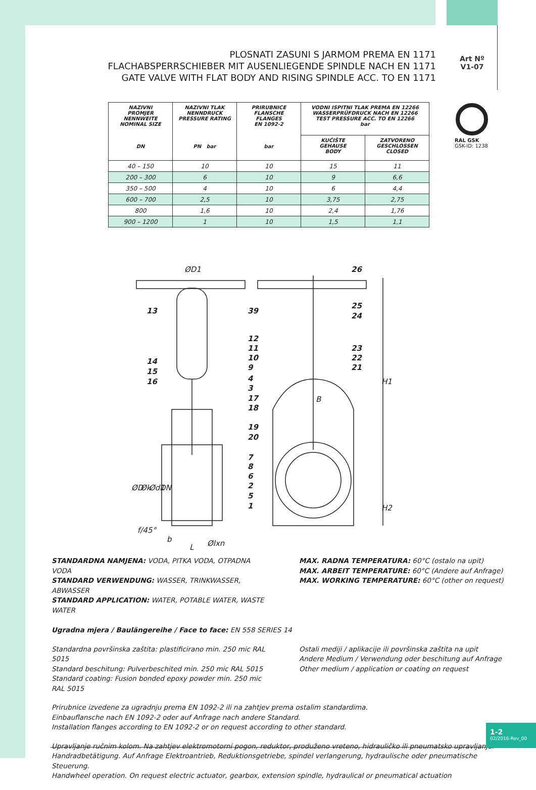PLOSNATI ZASUNI S JARMOM PREMA EN 1171
FLACHABSPERRSCHIEBER MIT AUSENLIEGENDE SPINDLE NACH EN 1171
GATE VALVE WITH FLAT BODY AND RISING SPINDLE ACC. TO EN 1171
Art Nº
V1-07
RAL GSK
GSK-ID: 1238
| NAZIVNI PROMJER NENNWEITE NOMINAL SIZE DN | NAZIVNI TLAK NENNDRUCK PRESSURE RATING PN bar | PRIRUBNICE FLANSCHE FLANGES EN 1092-2 bar | VODNI ISPITNI TLAK PREMA EN 12266 WASSERPRÜFDRUCK NACH EN 12266 TEST PRESSURE ACC. TO EN 12266 bar | |
| --- | --- | --- | --- | --- |
| | | | KUĆIŠTE GEHAUSE BODY | ZATVORENO GESCHLOSSEN CLOSED |
| 40 – 150 | 10 | 10 | 15 | 11 |
| 200 – 300 | 6 | 10 | 9 | 6,6 |
| 350 – 500 | 4 | 10 | 6 | 4,4 |
| 600 – 700 | 2,5 | 10 | 3,75 | 2,75 |
| 800 | 1,6 | 10 | 2,4 | 1,76 |
| 900 – 1200 | 1 | 10 | 1,5 | 1,1 |
ØD1
26
13
39
25
24
12
11
10
9
23
22
21
14
15
16
4
3
17
18
19
20
7
8
6
2
5
1
B
H1
H2
ØD
Øk
Ød1
DN
f/45°
b
L
Ølxn
STANDARDNA NAMJENA: VODA, PITKA VODA, OTPADNA VODA
STANDARD VERWENDUNG: WASSER, TRINKWASSER, ABWASSER
STANDARD APPLICATION: WATER, POTABLE WATER, WASTE WATER
MAX. RADNA TEMPERATURA: 60°C (ostalo na upit)
MAX. ARBEIT TEMPERATURE: 60°C (Andere auf Anfrage)
MAX. WORKING TEMPERATURE: 60°C (other on request)
Ugradna mjera / Baulängereihe / Face to face: EN 558 SERIES 14
Standardna površinska zaštita: plastificirano min. 250 mic RAL 5015
Standard beschitung: Pulverbeschited min. 250 mic RAL 5015
Standard coating: Fusion bonded epoxy powder min. 250 mic RAL 5015
Ostali mediji / aplikacije ili površinska zaštita na upit
Andere Medium / Verwendung oder beschitung auf Anfrage
Other medium / application or coating on request
Prirubnice izvedene za ugradnju prema EN 1092-2 ili na zahtjev prema ostalim standardima.
Einbauflansche nach EN 1092-2 oder auf Anfrage nach andere Standard.
Installation flanges according to EN 1092-2 or on request according to other standard.
Upravljanje ručnim kolom. Na zahtjev elektromotorni pogon, reduktor, produženo vreteno, hidrauličko ili pneumatsko upravljanje.
Handradbetätigung. Auf Anfrage Elektroantrieb, Reduktionsgetriebe, spindel verlangerung, hydraulische oder pneumatische Steuerung.
Handwheel operation. On request electric actuator, gearbox, extension spindle, hydraulical or pneumatical actuation
1-2
02/2016-Rev_00